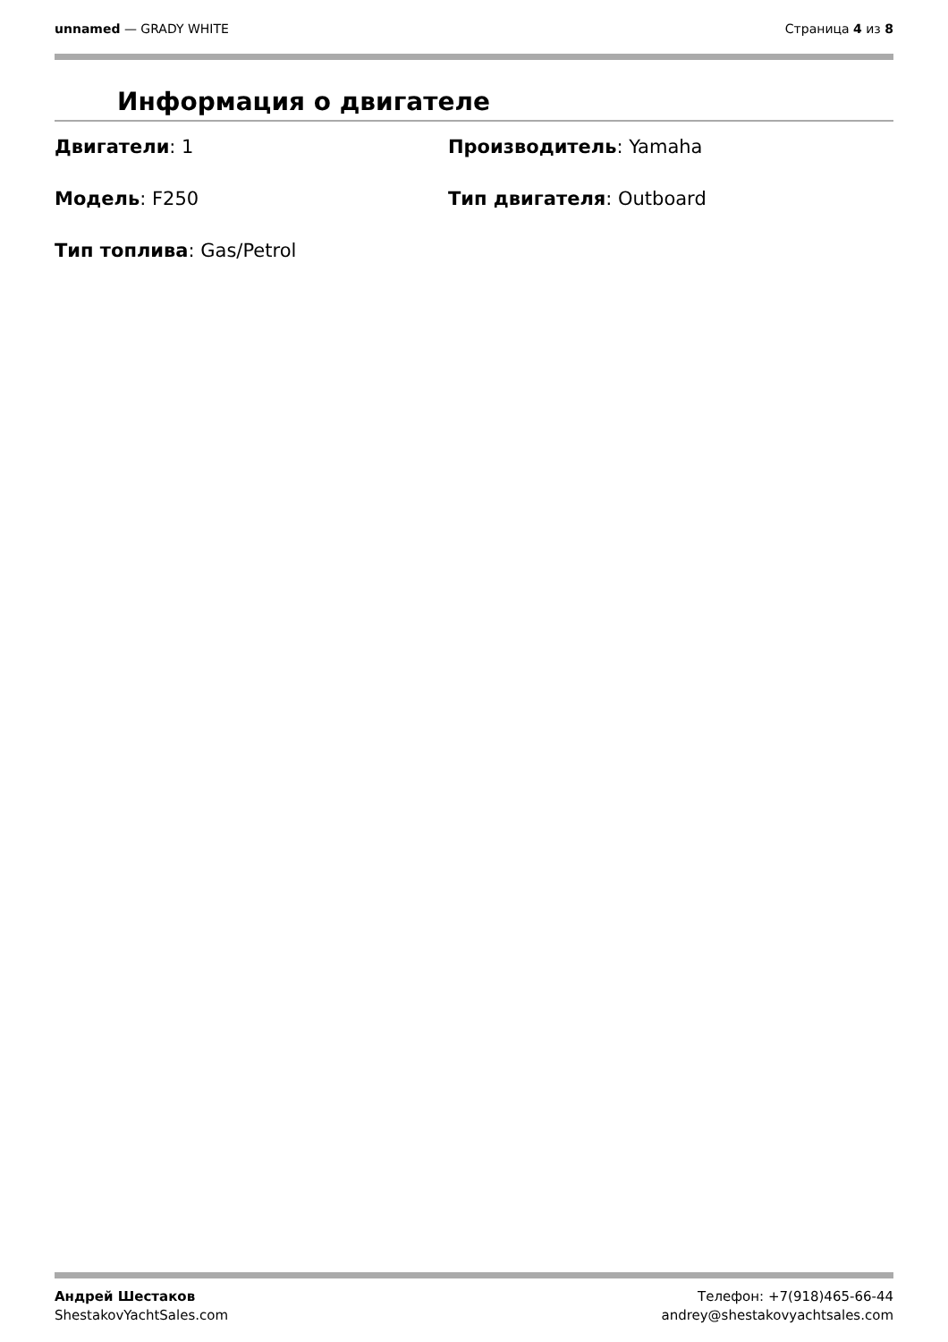unnamed — GRADY WHITE Страница 4 из 8
Информация о двигателе
Двигатели: 1
Производитель: Yamaha
Модель: F250
Тип двигателя: Outboard
Тип топлива: Gas/Petrol
Андрей Шестаков
ShestakovYachtSales.com
Телефон: +7(918)465-66-44
andrey@shestakovyachtsales.com